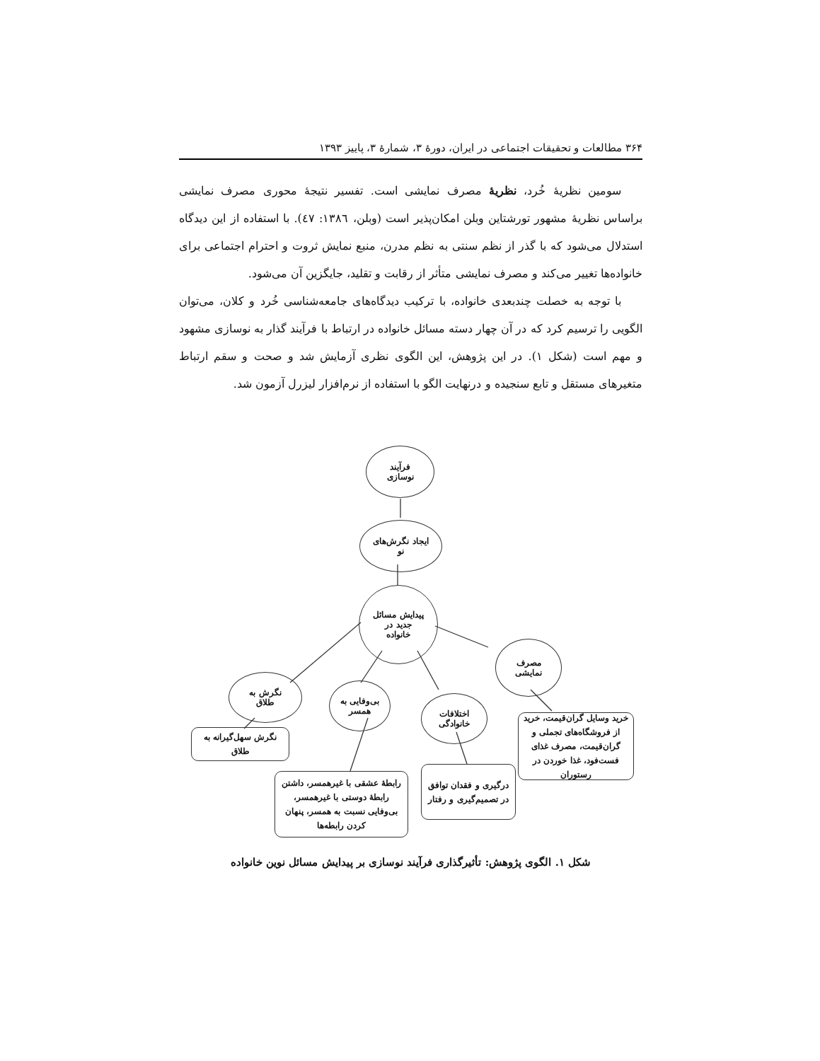۳۶۴ مطالعات و تحقیقات اجتماعی در ایران، دورهٔ ۳، شمارهٔ ۳، پاییز ۱۳۹۳
سومین نظریهٔ خُرد، نظریهٔ مصرف نمایشی است. تفسیر نتیجهٔ محوری مصرف نمایشی براساس نظریهٔ مشهور تورشتاین وبلن امکان‌پذیر است (وبلن، ۱۳۸٦: ٤٧). با استفاده از این دیدگاه استدلال می‌شود که با گذر از نظم سنتی به نظم مدرن، منبع نمایش ثروت و احترام اجتماعی برای خانواده‌ها تغییر می‌کند و مصرف نمایشی متأثر از رقابت و تقلید، جایگزین آن می‌شود.
با توجه به خصلت چندبعدی خانواده، با ترکیب دیدگاه‌های جامعه‌شناسی خُرد و کلان، می‌توان الگویی را ترسیم کرد که در آن چهار دسته مسائل خانواده در ارتباط با فرآیند گذار به نوسازی مشهود و مهم است (شکل ۱). در این پژوهش، این الگوی نظری آزمایش شد و صحت و سقم ارتباط متغیرهای مستقل و تابع سنجیده و درنهایت الگو با استفاده از نرم‌افزار لیزرل آزمون شد.
فرآیند
نوسازی
ایجاد نگرش‌های
نو
پیدایش مسائل
جدید در
خانواده
مصرف
نمایشی
نگرش به
طلاق
بی‌وفایی به
همسر
اختلافات
خانوادگی
نگرش سهل‌گیرانه به طلاق
رابطهٔ عشقی با غیرهمسر، داشتن رابطهٔ دوستی با غیرهمسر، بی‌وفایی نسبت به همسر، پنهان کردن رابطه‌ها
درگیری و فقدان توافق در تصمیم‌گیری و رفتار
خرید وسایل گران‌قیمت، خرید از فروشگاه‌های تجملی و گران‌قیمت، مصرف غذای فست‌فود، غذا خوردن در رستوران
شکل ۱. الگوی پژوهش: تأثیرگذاری فرآیند نوسازی بر پیدایش مسائل نوین خانواده